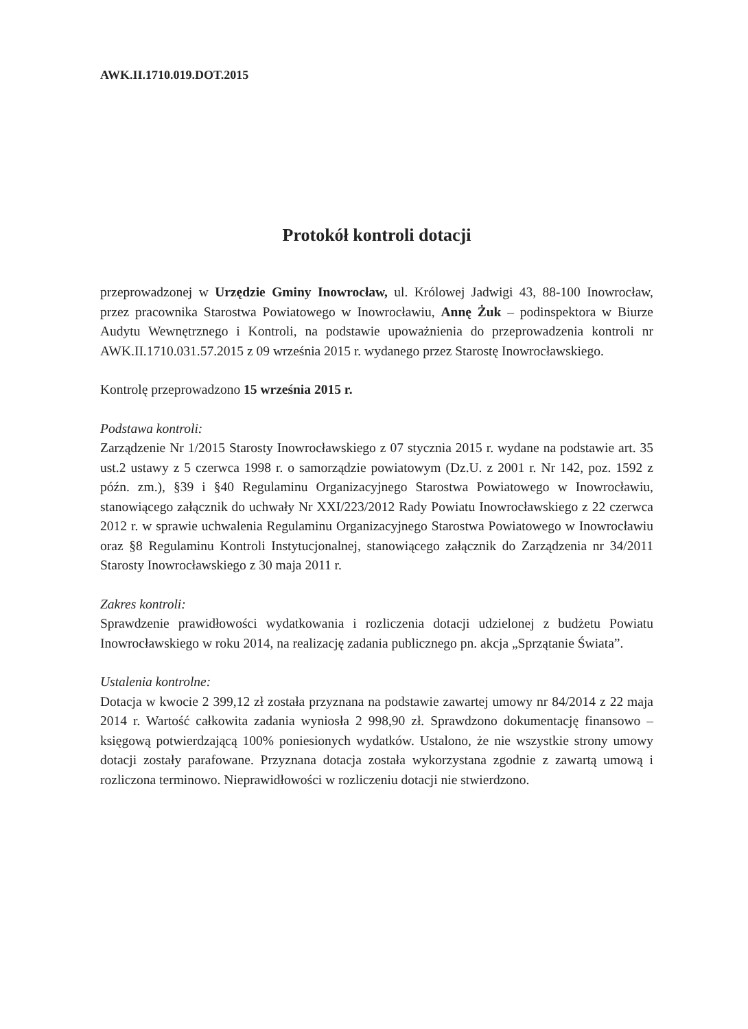AWK.II.1710.019.DOT.2015
Protokół kontroli dotacji
przeprowadzonej w Urzędzie Gminy Inowrocław, ul. Królowej Jadwigi 43, 88-100 Inowrocław, przez pracownika Starostwa Powiatowego w Inowrocławiu, Annę Żuk – podinspektora w Biurze Audytu Wewnętrznego i Kontroli, na podstawie upoważnienia do przeprowadzenia kontroli nr AWK.II.1710.031.57.2015 z 09 września 2015 r. wydanego przez Starostę Inowrocławskiego.
Kontrolę przeprowadzono 15 września 2015 r.
Podstawa kontroli:
Zarządzenie Nr 1/2015 Starosty Inowrocławskiego z 07 stycznia 2015 r. wydane na podstawie art. 35 ust.2 ustawy z 5 czerwca 1998 r. o samorządzie powiatowym (Dz.U. z 2001 r. Nr 142, poz. 1592 z późn. zm.), §39 i §40 Regulaminu Organizacyjnego Starostwa Powiatowego w Inowrocławiu, stanowiącego załącznik do uchwały Nr XXI/223/2012 Rady Powiatu Inowrocławskiego z 22 czerwca 2012 r. w sprawie uchwalenia Regulaminu Organizacyjnego Starostwa Powiatowego w Inowrocławiu oraz §8 Regulaminu Kontroli Instytucjonalnej, stanowiącego załącznik do Zarządzenia nr 34/2011 Starosty Inowrocławskiego z 30 maja 2011 r.
Zakres kontroli:
Sprawdzenie prawidłowości wydatkowania i rozliczenia dotacji udzielonej z budżetu Powiatu Inowrocławskiego w roku 2014, na realizację zadania publicznego pn. akcja „Sprzątanie Świata”.
Ustalenia kontrolne:
Dotacja w kwocie 2 399,12 zł została przyznana na podstawie zawartej umowy nr 84/2014 z 22 maja 2014 r. Wartość całkowita zadania wyniosła 2 998,90 zł. Sprawdzono dokumentację finansowo – księgową potwierdzającą 100% poniesionych wydatków. Ustalono, że nie wszystkie strony umowy dotacji zostały parafowane. Przyznana dotacja została wykorzystana zgodnie z zawartą umową i rozliczona terminowo. Nieprawidłowości w rozliczeniu dotacji nie stwierdzono.